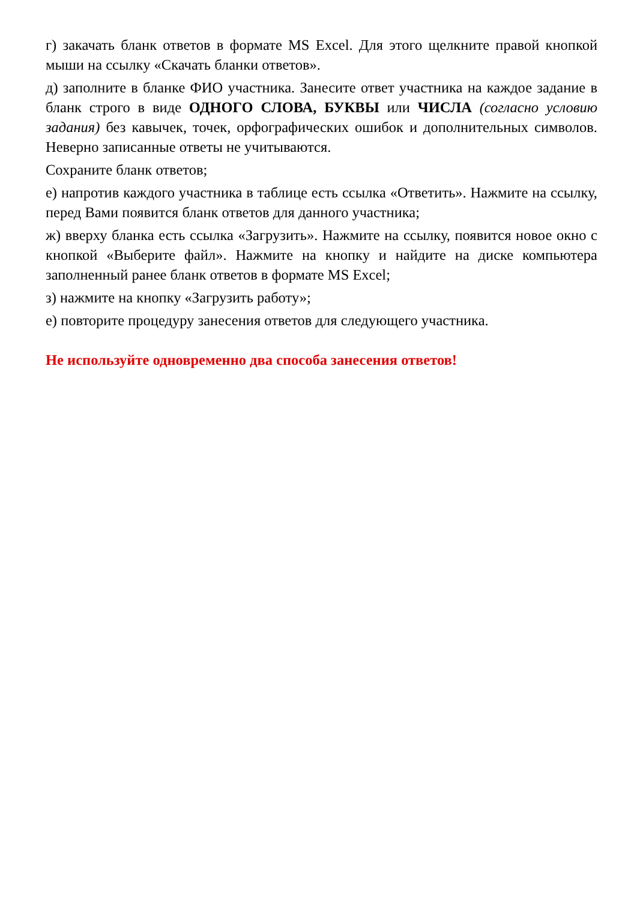г) закачать бланк ответов в формате MS Excel. Для этого щелкните правой кнопкой мыши на ссылку «Скачать бланки ответов».
д) заполните в бланке ФИО участника. Занесите ответ участника на каждое задание в бланк строго в виде ОДНОГО СЛОВА, БУКВЫ или ЧИСЛА (согласно условию задания) без кавычек, точек, орфографических ошибок и дополнительных символов. Неверно записанные ответы не учитываются.
Сохраните бланк ответов;
е) напротив каждого участника в таблице есть ссылка «Ответить». Нажмите на ссылку, перед Вами появится бланк ответов для данного участника;
ж) вверху бланка есть ссылка «Загрузить». Нажмите на ссылку, появится новое окно с кнопкой «Выберите файл». Нажмите на кнопку и найдите на диске компьютера заполненный ранее бланк ответов в формате MS Excel;
з) нажмите на кнопку «Загрузить работу»;
е) повторите процедуру занесения ответов для следующего участника.
Не используйте одновременно два способа занесения ответов!